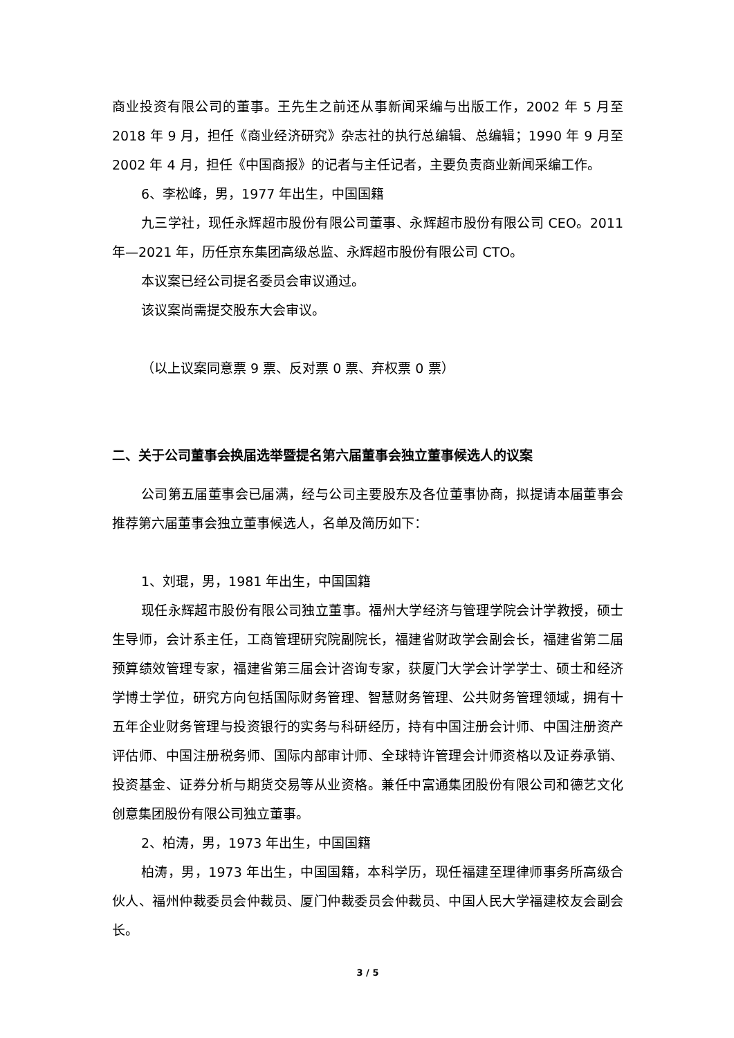商业投资有限公司的董事。王先生之前还从事新闻采编与出版工作，2002 年 5 月至 2018 年 9 月，担任《商业经济研究》杂志社的执行总编辑、总编辑；1990 年 9 月至 2002 年 4 月，担任《中国商报》的记者与主任记者，主要负责商业新闻采编工作。
6、李松峰，男，1977 年出生，中国国籍
九三学社，现任永辉超市股份有限公司董事、永辉超市股份有限公司 CEO。2011 年—2021 年，历任京东集团高级总监、永辉超市股份有限公司 CTO。
本议案已经公司提名委员会审议通过。
该议案尚需提交股东大会审议。
（以上议案同意票 9 票、反对票 0 票、弃权票 0 票）
二、关于公司董事会换届选举暨提名第六届董事会独立董事候选人的议案
公司第五届董事会已届满，经与公司主要股东及各位董事协商，拟提请本届董事会推荐第六届董事会独立董事候选人，名单及简历如下：
1、刘琨，男，1981 年出生，中国国籍
现任永辉超市股份有限公司独立董事。福州大学经济与管理学院会计学教授，硕士生导师，会计系主任，工商管理研究院副院长，福建省财政学会副会长，福建省第二届预算绩效管理专家，福建省第三届会计咨询专家，获厦门大学会计学学士、硕士和经济学博士学位，研究方向包括国际财务管理、智慧财务管理、公共财务管理领域，拥有十五年企业财务管理与投资银行的实务与科研经历，持有中国注册会计师、中国注册资产评估师、中国注册税务师、国际内部审计师、全球特许管理会计师资格以及证券承销、投资基金、证券分析与期货交易等从业资格。兼任中富通集团股份有限公司和德艺文化创意集团股份有限公司独立董事。
2、柏涛，男，1973 年出生，中国国籍
柏涛，男，1973 年出生，中国国籍，本科学历，现任福建至理律师事务所高级合伙人、福州仲裁委员会仲裁员、厦门仲裁委员会仲裁员、中国人民大学福建校友会副会长。
3 / 5